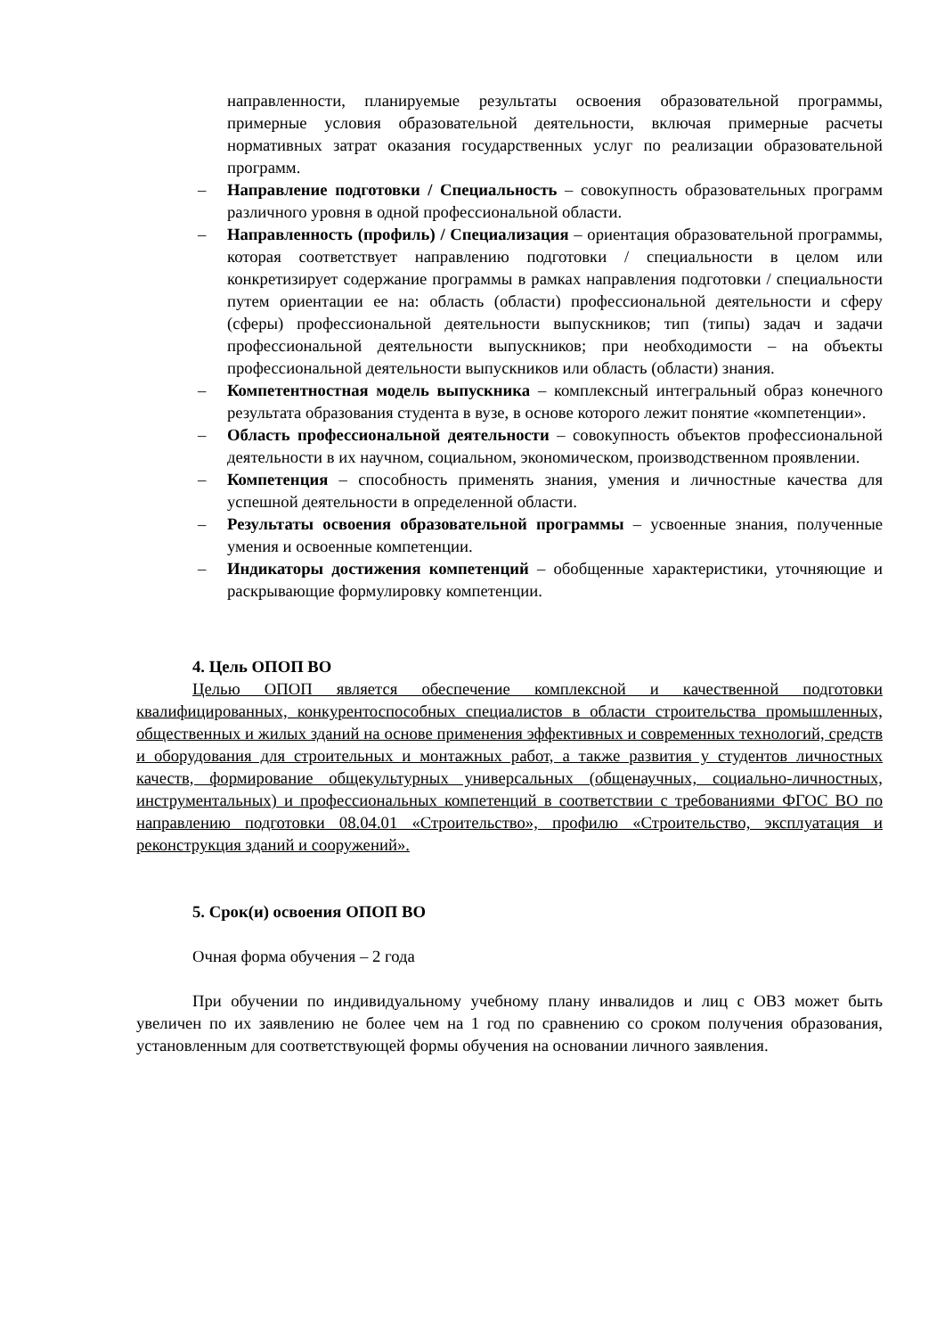направленности, планируемые результаты освоения образовательной программы, примерные условия образовательной деятельности, включая примерные расчеты нормативных затрат оказания государственных услуг по реализации образовательной программ.
– Направление подготовки / Специальность – совокупность образовательных программ различного уровня в одной профессиональной области.
– Направленность (профиль) / Специализация – ориентация образовательной программы, которая соответствует направлению подготовки / специальности в целом или конкретизирует содержание программы в рамках направления подготовки / специальности путем ориентации ее на: область (области) профессиональной деятельности и сферу (сферы) профессиональной деятельности выпускников; тип (типы) задач и задачи профессиональной деятельности выпускников; при необходимости – на объекты профессиональной деятельности выпускников или область (области) знания.
– Компетентностная модель выпускника – комплексный интегральный образ конечного результата образования студента в вузе, в основе которого лежит понятие «компетенции».
– Область профессиональной деятельности – совокупность объектов профессиональной деятельности в их научном, социальном, экономическом, производственном проявлении.
– Компетенция – способность применять знания, умения и личностные качества для успешной деятельности в определенной области.
– Результаты освоения образовательной программы – усвоенные знания, полученные умения и освоенные компетенции.
– Индикаторы достижения компетенций – обобщенные характеристики, уточняющие и раскрывающие формулировку компетенции.
4. Цель ОПОП ВО
Целью ОПОП является обеспечение комплексной и качественной подготовки квалифицированных, конкурентоспособных специалистов в области строительства промышленных, общественных и жилых зданий на основе применения эффективных и современных технологий, средств и оборудования для строительных и монтажных работ, а также развития у студентов личностных качеств, формирование общекультурных универсальных (общенаучных, социально-личностных, инструментальных) и профессиональных компетенций в соответствии с требованиями ФГОС ВО по направлению подготовки 08.04.01 «Строительство», профилю «Строительство, эксплуатация и реконструкция зданий и сооружений».
5. Срок(и) освоения ОПОП ВО
Очная форма обучения – 2 года
При обучении по индивидуальному учебному плану инвалидов и лиц с ОВЗ может быть увеличен по их заявлению не более чем на 1 год по сравнению со сроком получения образования, установленным для соответствующей формы обучения на основании личного заявления.